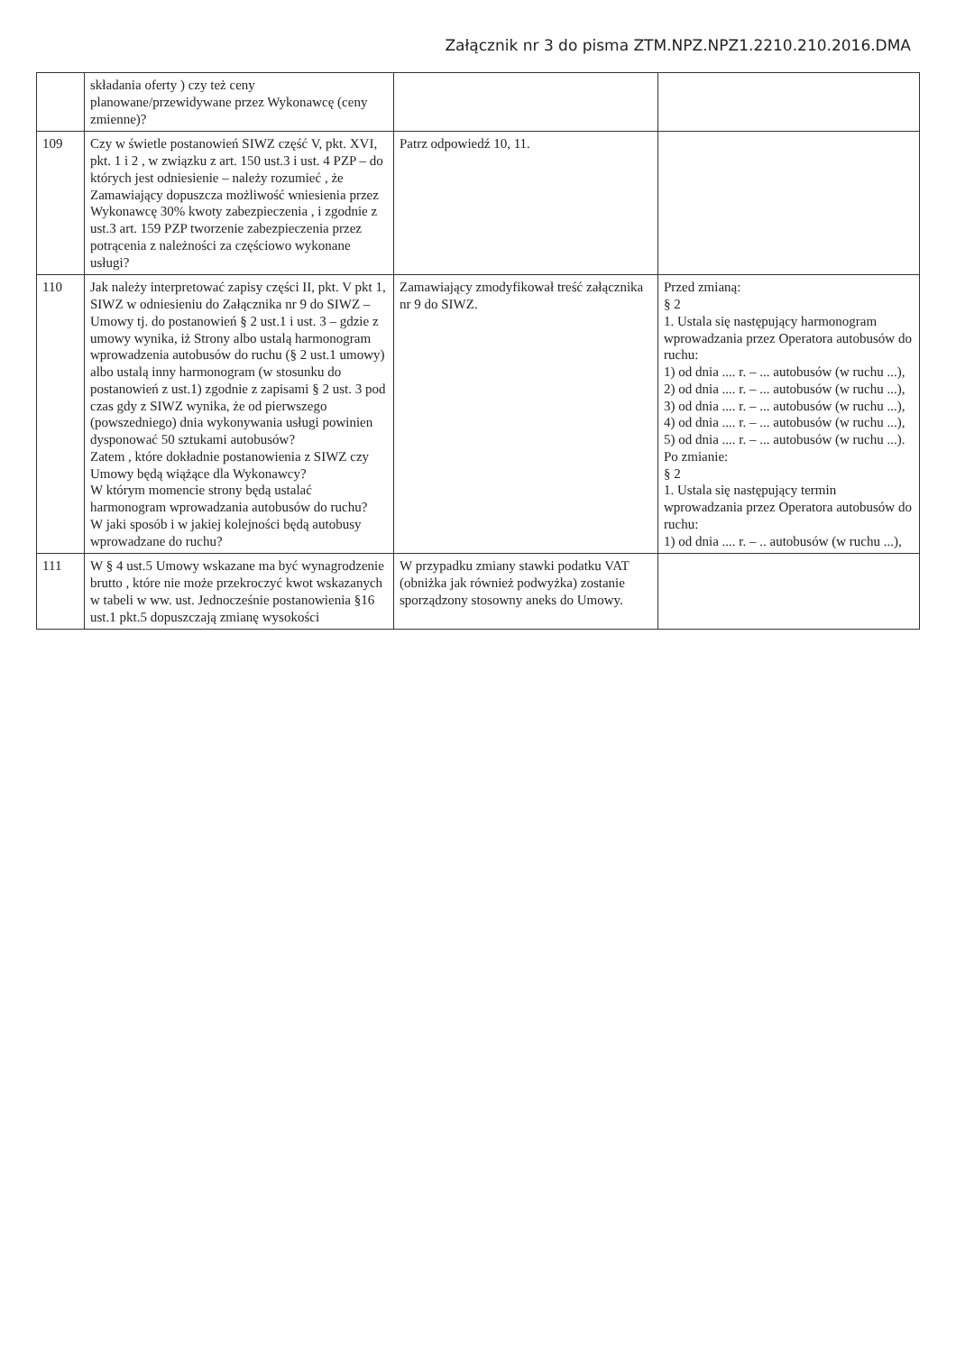Załącznik nr 3 do pisma ZTM.NPZ.NPZ1.2210.210.2016.DMA
| | składania oferty ) czy też ceny planowane/przewidywane przez Wykonawcę (ceny zmienne)? | | |
| 109 | Czy w świetle postanowień SIWZ część V, pkt. XVI, pkt. 1 i 2 , w związku z art. 150 ust.3 i ust. 4 PZP – do których jest odniesienie – należy rozumieć , że Zamawiający dopuszcza możliwość wniesienia przez Wykonawcę 30% kwoty zabezpieczenia , i zgodnie z ust.3 art. 159 PZP tworzenie zabezpieczenia przez potrącenia z należności za częściowo wykonane usługi? | Patrz odpowiedź 10, 11. | |
| 110 | Jak należy interpretować zapisy części II, pkt. V pkt 1, SIWZ w odniesieniu do Załącznika nr 9 do SIWZ – Umowy tj. do postanowień § 2 ust.1 i ust. 3 – gdzie z umowy wynika, iż Strony albo ustalą harmonogram wprowadzenia autobusów do ruchu (§ 2 ust.1 umowy) albo ustalą inny harmonogram (w stosunku do postanowień z ust.1) zgodnie z zapisami § 2 ust. 3 pod czas gdy z SIWZ wynika, że od pierwszego (powszedniego) dnia wykonywania usługi powinien dysponować 50 sztukami autobusów? Zatem , które dokładnie postanowienia z SIWZ czy Umowy będą wiążące dla Wykonawcy? W którym momencie strony będą ustalać harmonogram wprowadzania autobusów do ruchu? W jaki sposób i w jakiej kolejności będą autobusy wprowadzane do ruchu? | Zamawiający zmodyfikował treść załącznika nr 9 do SIWZ. | Przed zmianą: § 2 1. Ustala się następujący harmonogram wprowadzania przez Operatora autobusów do ruchu: 1) od dnia .... r. – ... autobusów (w ruchu ...), 2) od dnia .... r. – ... autobusów (w ruchu ...), 3) od dnia .... r. – ... autobusów (w ruchu ...), 4) od dnia .... r. – ... autobusów (w ruchu ...), 5) od dnia .... r. – ... autobusów (w ruchu ...). Po zmianie: § 2 1. Ustala się następujący termin wprowadzania przez Operatora autobusów do ruchu: 1) od dnia .... r. – .. autobusów (w ruchu ...), |
| 111 | W § 4 ust.5 Umowy wskazane ma być wynagrodzenie brutto , które nie może przekroczyć kwot wskazanych w tabeli w ww. ust. Jednocześnie postanowienia §16 ust.1 pkt.5 dopuszczają zmianę wysokości | W przypadku zmiany stawki podatku VAT (obniżka jak również podwyżka) zostanie sporządzony stosowny aneks do Umowy. | |